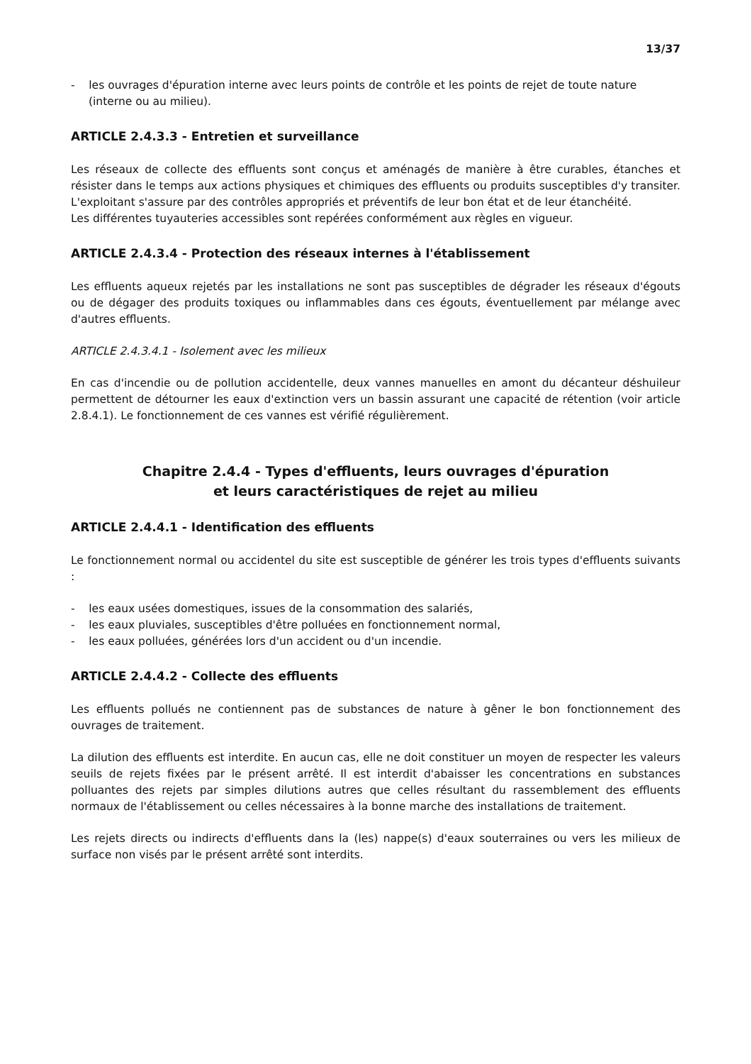13/37
- les ouvrages d'épuration interne avec leurs points de contrôle et les points de rejet de toute nature (interne ou au milieu).
ARTICLE 2.4.3.3 - Entretien et surveillance
Les réseaux de collecte des effluents sont conçus et aménagés de manière à être curables, étanches et résister dans le temps aux actions physiques et chimiques des effluents ou produits susceptibles d'y transiter. L'exploitant s'assure par des contrôles appropriés et préventifs de leur bon état et de leur étanchéité.
Les différentes tuyauteries accessibles sont repérées conformément aux règles en vigueur.
ARTICLE 2.4.3.4 - Protection des réseaux internes à l'établissement
Les effluents aqueux rejetés par les installations ne sont pas susceptibles de dégrader les réseaux d'égouts ou de dégager des produits toxiques ou inflammables dans ces égouts, éventuellement par mélange avec d'autres effluents.
ARTICLE 2.4.3.4.1 - Isolement avec les milieux
En cas d'incendie ou de pollution accidentelle, deux vannes manuelles en amont du décanteur déshuileur permettent de détourner les eaux d'extinction vers un bassin assurant une capacité de rétention (voir article 2.8.4.1). Le fonctionnement de ces vannes est vérifié régulièrement.
Chapitre 2.4.4 - Types d'effluents, leurs ouvrages d'épuration
et leurs caractéristiques de rejet au milieu
ARTICLE 2.4.4.1 - Identification des effluents
Le fonctionnement normal ou accidentel du site est susceptible de générer les trois types d'effluents suivants :
- les eaux usées domestiques, issues de la consommation des salariés,
- les eaux pluviales, susceptibles d'être polluées en fonctionnement normal,
- les eaux polluées, générées lors d'un accident ou d'un incendie.
ARTICLE 2.4.4.2 - Collecte des effluents
Les effluents pollués ne contiennent pas de substances de nature à gêner le bon fonctionnement des ouvrages de traitement.
La dilution des effluents est interdite. En aucun cas, elle ne doit constituer un moyen de respecter les valeurs seuils de rejets fixées par le présent arrêté. Il est interdit d'abaisser les concentrations en substances polluantes des rejets par simples dilutions autres que celles résultant du rassemblement des effluents normaux de l'établissement ou celles nécessaires à la bonne marche des installations de traitement.
Les rejets directs ou indirects d'effluents dans la (les) nappe(s) d'eaux souterraines ou vers les milieux de surface non visés par le présent arrêté sont interdits.